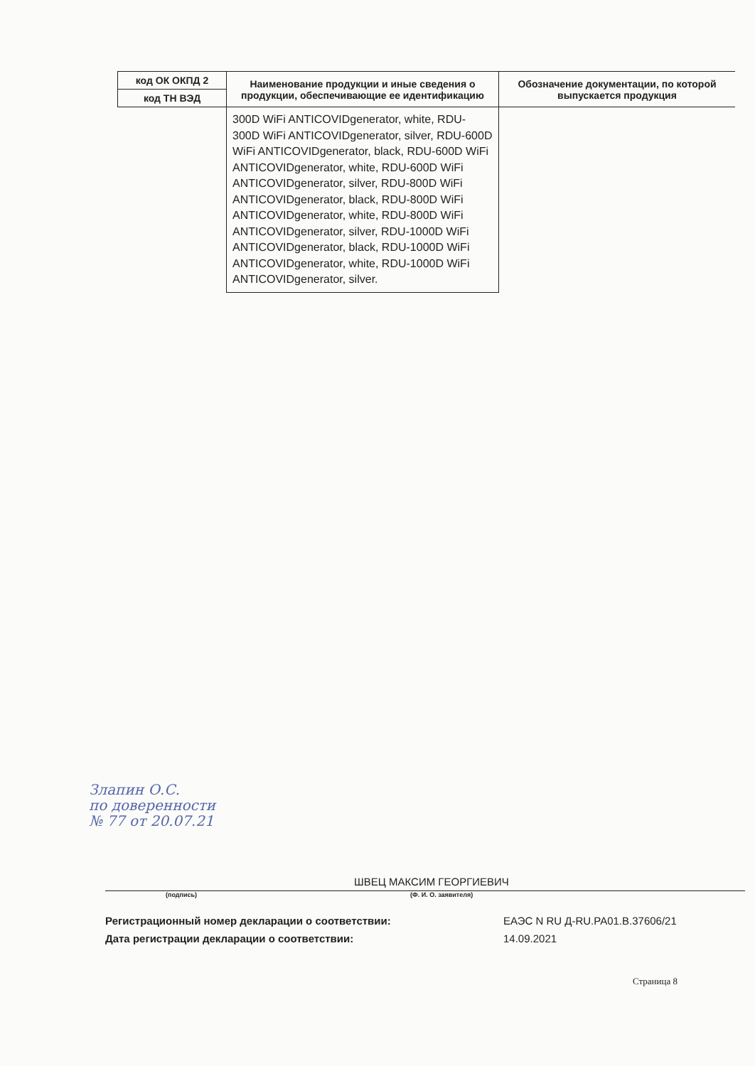| код ОК ОКПД 2 | Наименование продукции и иные сведения о продукции, обеспечивающие ее идентификацию | Обозначение документации, по которой выпускается продукция |
| --- | --- | --- |
| код ТН ВЭД | | |
| | 300D WiFi ANTICOVIDgenerator, white, RDU-300D WiFi ANTICOVIDgenerator, silver, RDU-600D WiFi ANTICOVIDgenerator, black, RDU-600D WiFi ANTICOVIDgenerator, white, RDU-600D WiFi ANTICOVIDgenerator, silver, RDU-800D WiFi ANTICOVIDgenerator, black, RDU-800D WiFi ANTICOVIDgenerator, white, RDU-800D WiFi ANTICOVIDgenerator, silver, RDU-1000D WiFi ANTICOVIDgenerator, black, RDU-1000D WiFi ANTICOVIDgenerator, white, RDU-1000D WiFi ANTICOVIDgenerator, silver. | |
Злапин О.С.
по доверенности
№ 77 от 20.07.21
ШВЕЦ МАКСИМ ГЕОРГИЕВИЧ
(подпись) (Ф. И. О. заявителя)
Регистрационный номер декларации о соответствии: ЕАЭС N RU Д-RU.PA01.B.37606/21
Дата регистрации декларации о соответствии: 14.09.2021
Страница 8